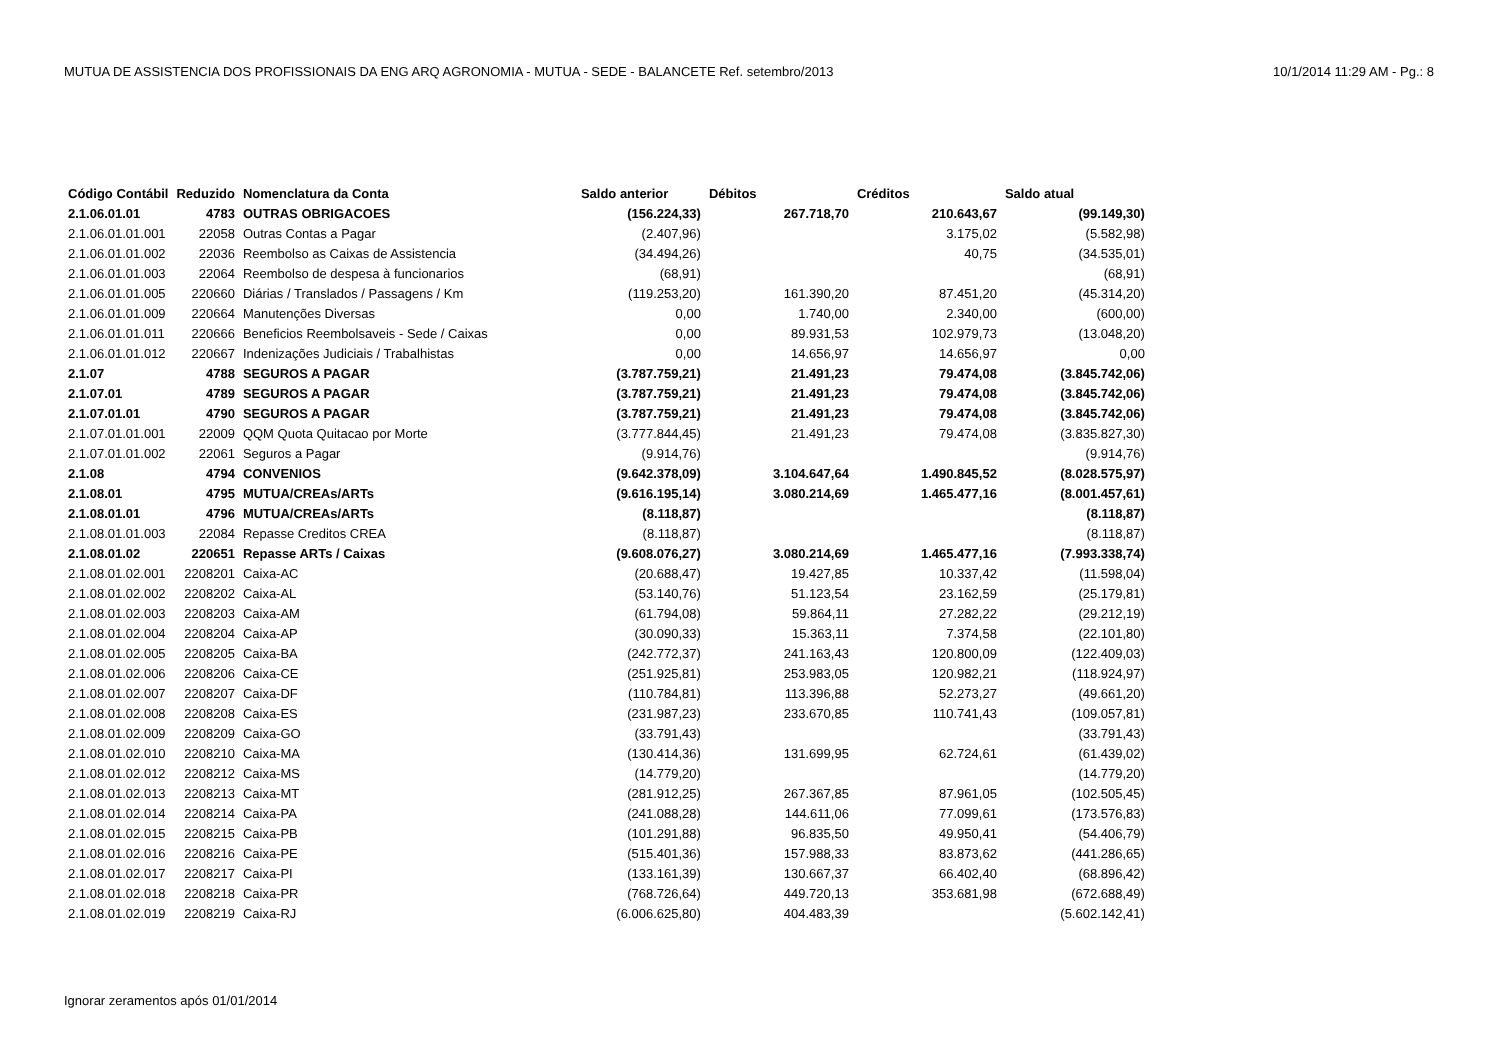MUTUA DE ASSISTENCIA DOS PROFISSIONAIS DA ENG ARQ AGRONOMIA - MUTUA - SEDE - BALANCETE Ref. setembro/2013 10/1/2014 11:29 AM - Pg.: 8
| Código Contábil | Reduzido | Nomenclatura da Conta | Saldo anterior | Débitos | Créditos | Saldo atual |
| --- | --- | --- | --- | --- | --- | --- |
| 2.1.06.01.01 | 4783 | OUTRAS OBRIGACOES | (156.224,33) | 267.718,70 | 210.643,67 | (99.149,30) |
| 2.1.06.01.01.001 | 22058 | Outras Contas a Pagar | (2.407,96) | | 3.175,02 | (5.582,98) |
| 2.1.06.01.01.002 | 22036 | Reembolso as Caixas de Assistencia | (34.494,26) | | 40,75 | (34.535,01) |
| 2.1.06.01.01.003 | 22064 | Reembolso de despesa à funcionarios | (68,91) | | | (68,91) |
| 2.1.06.01.01.005 | 220660 | Diárias / Translados / Passagens / Km | (119.253,20) | 161.390,20 | 87.451,20 | (45.314,20) |
| 2.1.06.01.01.009 | 220664 | Manutenções Diversas | 0,00 | 1.740,00 | 2.340,00 | (600,00) |
| 2.1.06.01.01.011 | 220666 | Beneficios Reembolsaveis - Sede / Caixas | 0,00 | 89.931,53 | 102.979,73 | (13.048,20) |
| 2.1.06.01.01.012 | 220667 | Indenizações Judiciais / Trabalhistas | 0,00 | 14.656,97 | 14.656,97 | 0,00 |
| 2.1.07 | 4788 | SEGUROS A PAGAR | (3.787.759,21) | 21.491,23 | 79.474,08 | (3.845.742,06) |
| 2.1.07.01 | 4789 | SEGUROS A PAGAR | (3.787.759,21) | 21.491,23 | 79.474,08 | (3.845.742,06) |
| 2.1.07.01.01 | 4790 | SEGUROS A PAGAR | (3.787.759,21) | 21.491,23 | 79.474,08 | (3.845.742,06) |
| 2.1.07.01.01.001 | 22009 | QQM Quota Quitacao por Morte | (3.777.844,45) | 21.491,23 | 79.474,08 | (3.835.827,30) |
| 2.1.07.01.01.002 | 22061 | Seguros a Pagar | (9.914,76) | | | (9.914,76) |
| 2.1.08 | 4794 | CONVENIOS | (9.642.378,09) | 3.104.647,64 | 1.490.845,52 | (8.028.575,97) |
| 2.1.08.01 | 4795 | MUTUA/CREAs/ARTs | (9.616.195,14) | 3.080.214,69 | 1.465.477,16 | (8.001.457,61) |
| 2.1.08.01.01 | 4796 | MUTUA/CREAs/ARTs | (8.118,87) | | | (8.118,87) |
| 2.1.08.01.01.003 | 22084 | Repasse Creditos CREA | (8.118,87) | | | (8.118,87) |
| 2.1.08.01.02 | 220651 | Repasse ARTs / Caixas | (9.608.076,27) | 3.080.214,69 | 1.465.477,16 | (7.993.338,74) |
| 2.1.08.01.02.001 | 2208201 | Caixa-AC | (20.688,47) | 19.427,85 | 10.337,42 | (11.598,04) |
| 2.1.08.01.02.002 | 2208202 | Caixa-AL | (53.140,76) | 51.123,54 | 23.162,59 | (25.179,81) |
| 2.1.08.01.02.003 | 2208203 | Caixa-AM | (61.794,08) | 59.864,11 | 27.282,22 | (29.212,19) |
| 2.1.08.01.02.004 | 2208204 | Caixa-AP | (30.090,33) | 15.363,11 | 7.374,58 | (22.101,80) |
| 2.1.08.01.02.005 | 2208205 | Caixa-BA | (242.772,37) | 241.163,43 | 120.800,09 | (122.409,03) |
| 2.1.08.01.02.006 | 2208206 | Caixa-CE | (251.925,81) | 253.983,05 | 120.982,21 | (118.924,97) |
| 2.1.08.01.02.007 | 2208207 | Caixa-DF | (110.784,81) | 113.396,88 | 52.273,27 | (49.661,20) |
| 2.1.08.01.02.008 | 2208208 | Caixa-ES | (231.987,23) | 233.670,85 | 110.741,43 | (109.057,81) |
| 2.1.08.01.02.009 | 2208209 | Caixa-GO | (33.791,43) | | | (33.791,43) |
| 2.1.08.01.02.010 | 2208210 | Caixa-MA | (130.414,36) | 131.699,95 | 62.724,61 | (61.439,02) |
| 2.1.08.01.02.012 | 2208212 | Caixa-MS | (14.779,20) | | | (14.779,20) |
| 2.1.08.01.02.013 | 2208213 | Caixa-MT | (281.912,25) | 267.367,85 | 87.961,05 | (102.505,45) |
| 2.1.08.01.02.014 | 2208214 | Caixa-PA | (241.088,28) | 144.611,06 | 77.099,61 | (173.576,83) |
| 2.1.08.01.02.015 | 2208215 | Caixa-PB | (101.291,88) | 96.835,50 | 49.950,41 | (54.406,79) |
| 2.1.08.01.02.016 | 2208216 | Caixa-PE | (515.401,36) | 157.988,33 | 83.873,62 | (441.286,65) |
| 2.1.08.01.02.017 | 2208217 | Caixa-PI | (133.161,39) | 130.667,37 | 66.402,40 | (68.896,42) |
| 2.1.08.01.02.018 | 2208218 | Caixa-PR | (768.726,64) | 449.720,13 | 353.681,98 | (672.688,49) |
| 2.1.08.01.02.019 | 2208219 | Caixa-RJ | (6.006.625,80) | 404.483,39 | | (5.602.142,41) |
Ignorar zeramentos após 01/01/2014